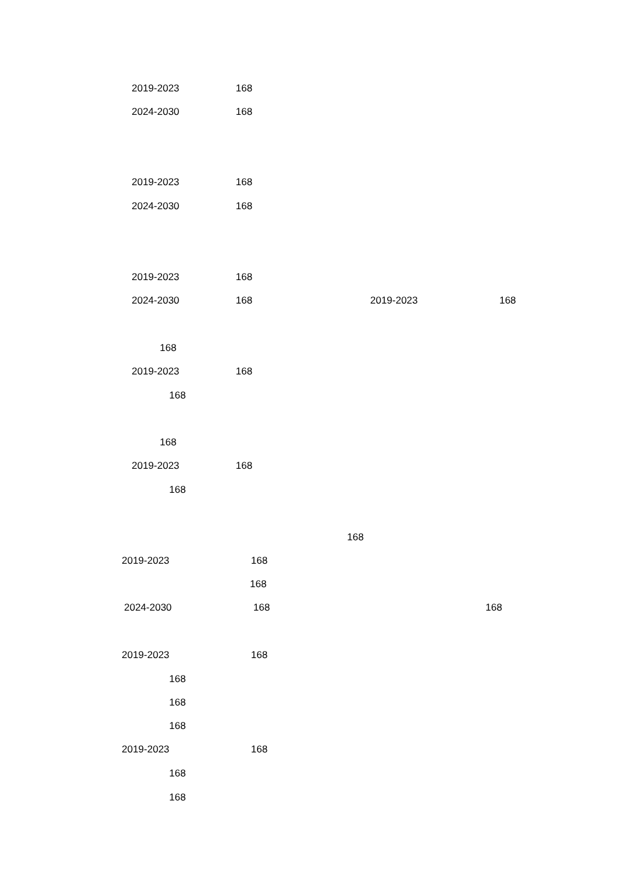2019-2023 168
2024-2030 168
2019-2023 168
2024-2030 168
2019-2023 168
2024-2030 168 2019-2023 168
168
2019-2023 168
168
168
2019-2023 168
168
168
2019-2023 168
168
2024-2030 168 168
2019-2023 168
168
168
168
2019-2023 168
168
168